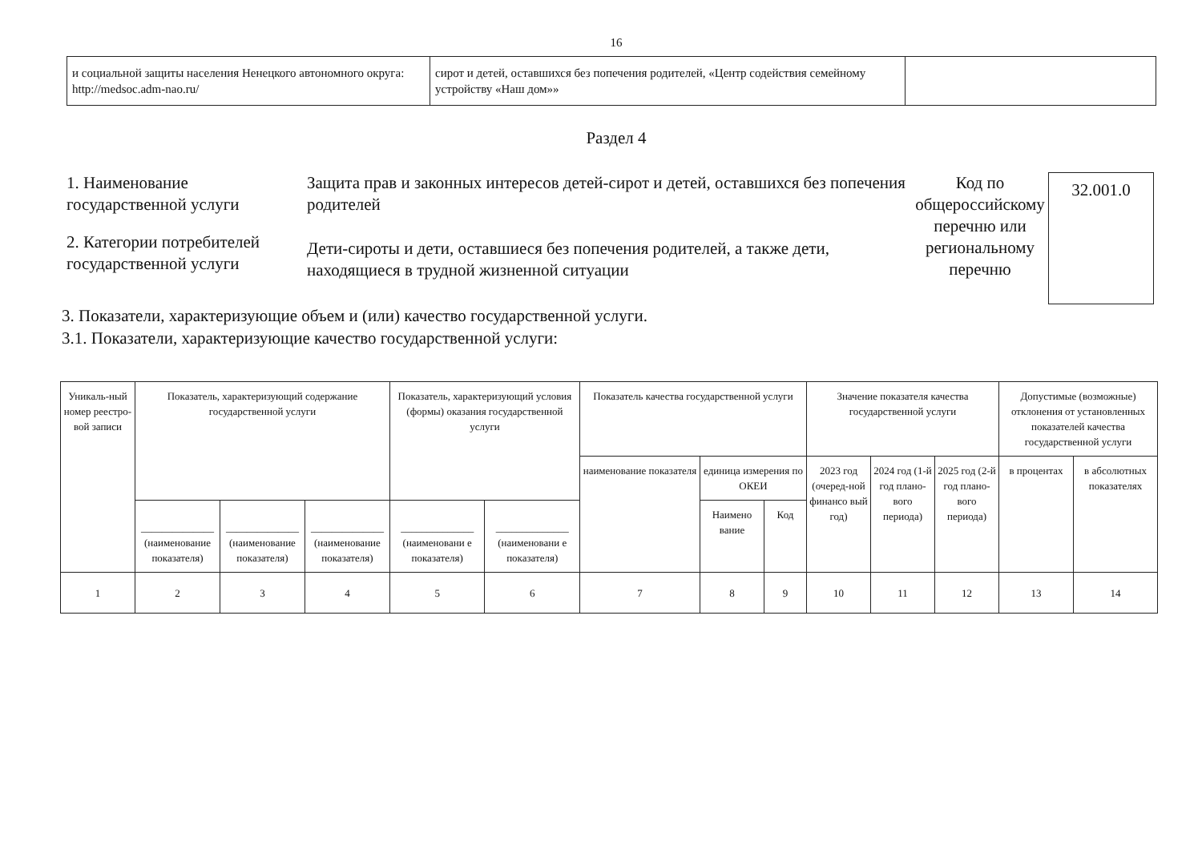16
| и социальной защиты населения Ненецкого автономного округа: http://medsoc.adm-nao.ru/ | сирот и детей, оставшихся без попечения родителей, «Центр содействия семейному устройству «Наш дом»» | |
Раздел 4
1. Наименование государственной услуги
2. Категории потребителей государственной услуги
Защита прав и законных интересов детей-сирот и детей, оставшихся без попечения родителей
Дети-сироты и дети, оставшиеся без попечения родителей, а также дети, находящиеся в трудной жизненной ситуации
Код по общероссийскому перечню или региональному перечню
32.001.0
3. Показатели, характеризующие объем и (или) качество государственной услуги.
3.1. Показатели, характеризующие качество государственной услуги:
| Уникаль-ный номер реестро-вой записи | Показатель, характеризующий содержание государственной услуги | | | Показатель, характеризующий условия (формы) оказания государственной услуги | | Показатель качества государственной услуги | | | Значение показателя качества государственной услуги | | | Допустимые (возможные) отклонения от установленных показателей качества государственной услуги | |
| --- | --- | --- | --- | --- | --- | --- | --- | --- | --- | --- | --- | --- | --- |
| | | | | | | наименование показателя | единица измерения по ОКЕИ | | 2023 год (очеред-ной финансо вый год) | 2024 год (1-й год плано-вого периода) | 2025 год (2-й год плано-вого периода) | в процентах | в абсолютных показателях |
| | | | | | | | Наимено вание | Код | | | | | |
| | ______________ (наименование показателя) | ______________ (наименование показателя) | ______________ (наименование показателя) | ______________ (наименовани е показателя) | ______________ (наименовани е показателя) | | | | | | | | |
| 1 | 2 | 3 | 4 | 5 | 6 | 7 | 8 | 9 | 10 | 11 | 12 | 13 | 14 |